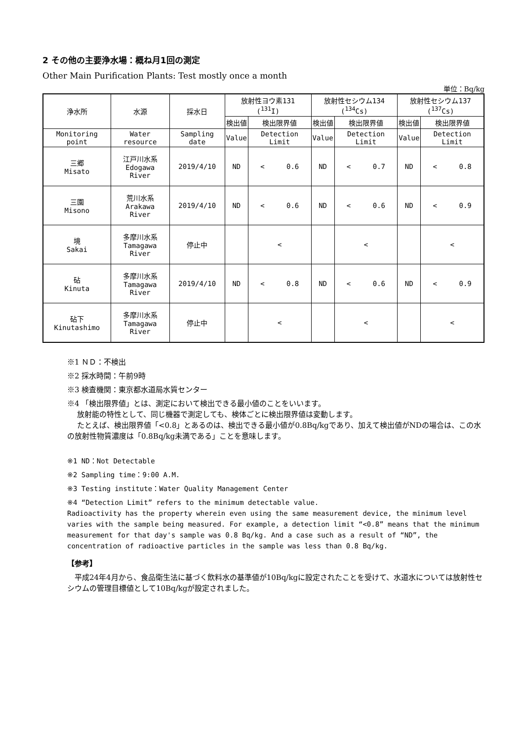2 その他の主要浄水場：概ね月1回の測定
Other Main Purification Plants: Test mostly once a month
単位：Bq/kg
| 浄水所 | 水源 | 採水日 | 放射性ヨウ素131 (<sup>131</sup>I) | | 放射性セシウム134 (<sup>134</sup>Cs) | | 放射性セシウム137 (<sup>137</sup>Cs) | |
| --- | --- | --- | --- | --- | --- | --- | --- | --- |
| | | | 検出値 | 検出限界値 | 検出値 | 検出限界値 | 検出値 | 検出限界値 |
| Monitoring point | Water resource | Sampling date | Value | Detection Limit | Value | Detection Limit | Value | Detection Limit |
| 三郷 Misato | 江戸川水系 Edogawa River | 2019/4/10 | ND | < 0.6 | ND | < 0.7 | ND | < 0.8 |
| 三園 Misono | 荒川水系 Arakawa River | 2019/4/10 | ND | < 0.6 | ND | < 0.6 | ND | < 0.9 |
| 境 Sakai | 多摩川水系 Tamagawa River | 停止中 | | < | | < | | < |
| 砧 Kinuta | 多摩川水系 Tamagawa River | 2019/4/10 | ND | < 0.8 | ND | < 0.6 | ND | < 0.9 |
| 砧下 Kinutashimo | 多摩川水系 Tamagawa River | 停止中 | | < | | < | | < |
※1 ＮＤ：不検出
※2 採水時間：午前9時
※3 検査機関：東京都水道局水質センター
※4 「検出限界値」とは、測定において検出できる最小値のことをいいます。
放射能の特性として、同じ機器で測定しても、検体ごとに検出限界値は変動します。
たとえば、検出限界値「<0.8」とあるのは、検出できる最小値が0.8Bq/kgであり、加えて検出値がNDの場合は、この水の放射性物質濃度は「0.8Bq/kg未満である」ことを意味します。
※1 ND：Not Detectable
※2 Sampling time：9:00 A.M.
※3 Testing institute：Water Quality Management Center
※4 “Detection Limit” refers to the minimum detectable value.
Radioactivity has the property wherein even using the same measurement device, the minimum level varies with the sample being measured. For example, a detection limit “<0.8” means that the minimum measurement for that day's sample was 0.8 Bq/kg. And a case such as a result of “ND”, the concentration of radioactive particles in the sample was less than 0.8 Bq/kg.
【参考】
　平成24年4月から、食品衛生法に基づく飲料水の基準値が10Bq/kgに設定されたことを受けて、水道水については放射性セシウムの管理目標値として10Bq/kgが設定されました。